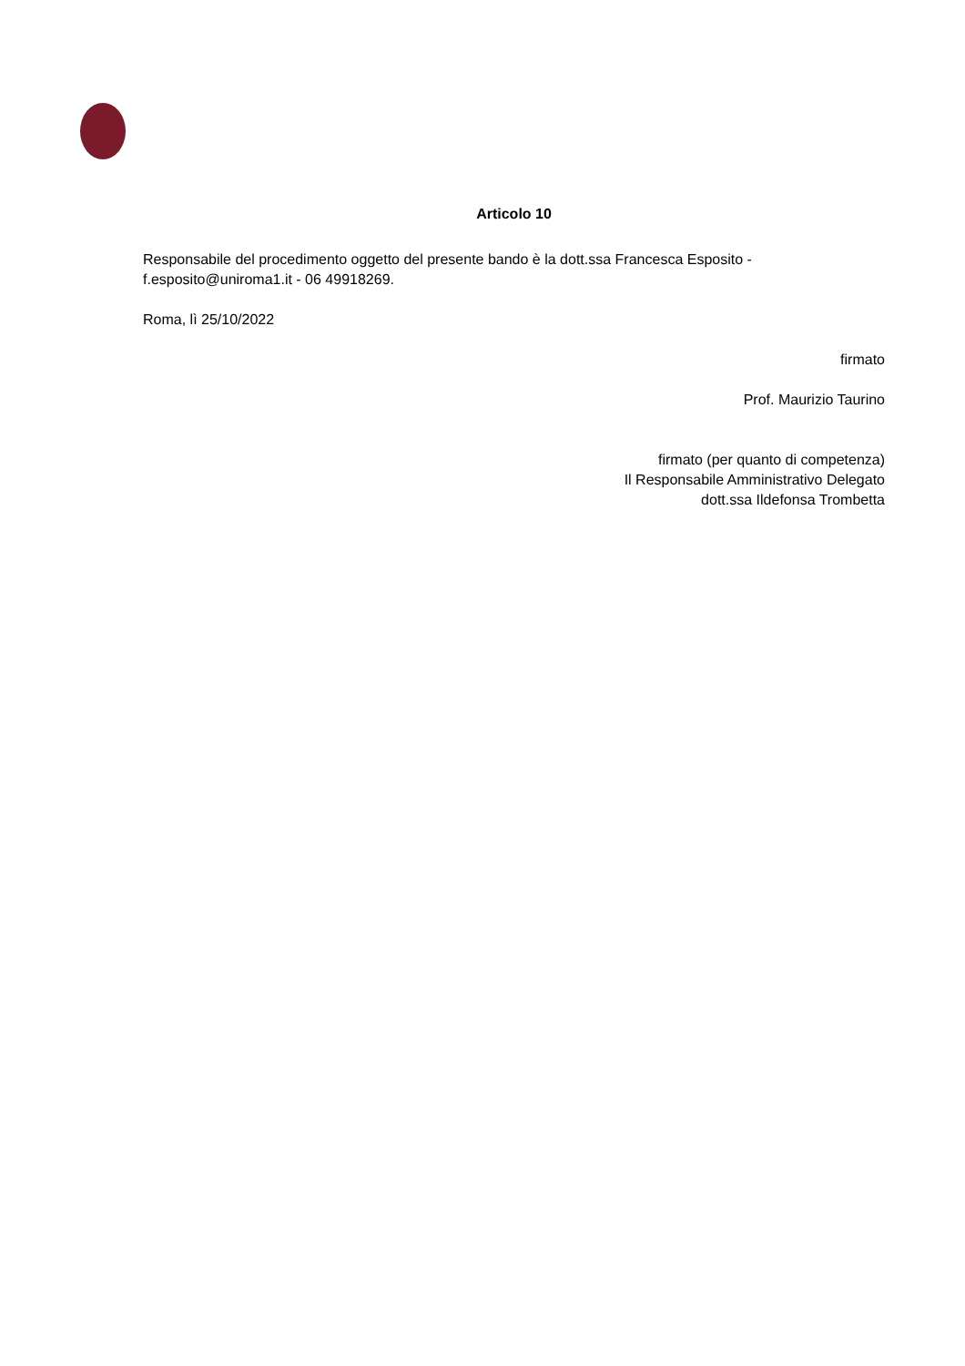Articolo 10
Responsabile del procedimento oggetto del presente bando è la dott.ssa Francesca Esposito - f.esposito@uniroma1.it - 06 49918269.
Roma, lì 25/10/2022
firmato
Prof. Maurizio Taurino
firmato (per quanto di competenza)
Il Responsabile Amministrativo Delegato
dott.ssa Ildefonsa Trombetta